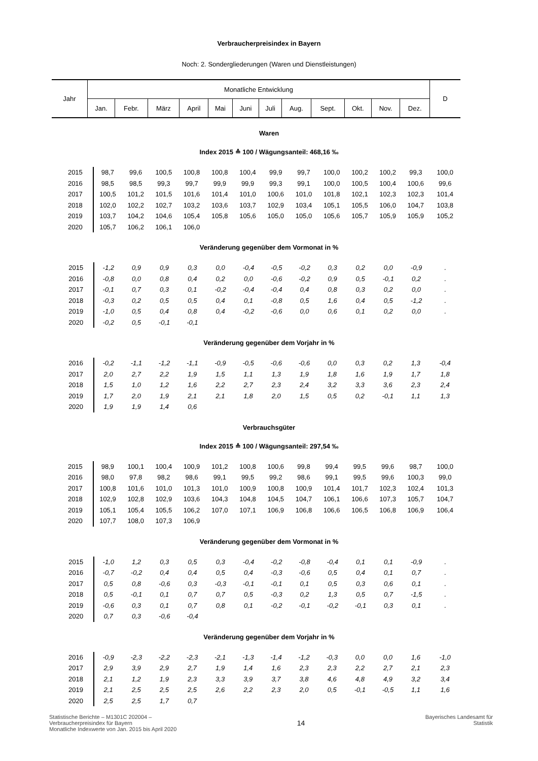Verbraucherpreisindex in Bayern
Noch: 2. Sondergliederungen (Waren und Dienstleistungen)
| Jahr | Monatliche Entwicklung | | | | | | | | | | | | D |
| | Jan. | Febr. | März | April | Mai | Juni | Juli | Aug. | Sept. | Okt. | Nov. | Dez. | |
Waren
Index 2015 ≙ 100 / Wägungsanteil: 468,16 ‰
| 2015 | 98,7 | 99,6 | 100,5 | 100,8 | 100,8 | 100,4 | 99,9 | 99,7 | 100,0 | 100,2 | 100,2 | 99,3 | 100,0 |
| 2016 | 98,5 | 98,5 | 99,3 | 99,7 | 99,9 | 99,9 | 99,3 | 99,1 | 100,0 | 100,5 | 100,4 | 100,6 | 99,6 |
| 2017 | 100,5 | 101,2 | 101,5 | 101,6 | 101,4 | 101,0 | 100,6 | 101,0 | 101,8 | 102,1 | 102,3 | 102,3 | 101,4 |
| 2018 | 102,0 | 102,2 | 102,7 | 103,2 | 103,6 | 103,7 | 102,9 | 103,4 | 105,1 | 105,5 | 106,0 | 104,7 | 103,8 |
| 2019 | 103,7 | 104,2 | 104,6 | 105,4 | 105,8 | 105,6 | 105,0 | 105,0 | 105,6 | 105,7 | 105,9 | 105,9 | 105,2 |
| 2020 | 105,7 | 106,2 | 106,1 | 106,0 | | | | | | | | | |
Veränderung gegenüber dem Vormonat in %
| 2015 | -1,2 | 0,9 | 0,9 | 0,3 | 0,0 | -0,4 | -0,5 | -0,2 | 0,3 | 0,2 | 0,0 | -0,9 | . |
| 2016 | -0,8 | 0,0 | 0,8 | 0,4 | 0,2 | 0,0 | -0,6 | -0,2 | 0,9 | 0,5 | -0,1 | 0,2 | . |
| 2017 | -0,1 | 0,7 | 0,3 | 0,1 | -0,2 | -0,4 | -0,4 | 0,4 | 0,8 | 0,3 | 0,2 | 0,0 | . |
| 2018 | -0,3 | 0,2 | 0,5 | 0,5 | 0,4 | 0,1 | -0,8 | 0,5 | 1,6 | 0,4 | 0,5 | -1,2 | . |
| 2019 | -1,0 | 0,5 | 0,4 | 0,8 | 0,4 | -0,2 | -0,6 | 0,0 | 0,6 | 0,1 | 0,2 | 0,0 | . |
| 2020 | -0,2 | 0,5 | -0,1 | -0,1 | | | | | | | | | |
Veränderung gegenüber dem Vorjahr in %
| 2016 | -0,2 | -1,1 | -1,2 | -1,1 | -0,9 | -0,5 | -0,6 | -0,6 | 0,0 | 0,3 | 0,2 | 1,3 | -0,4 |
| 2017 | 2,0 | 2,7 | 2,2 | 1,9 | 1,5 | 1,1 | 1,3 | 1,9 | 1,8 | 1,6 | 1,9 | 1,7 | 1,8 |
| 2018 | 1,5 | 1,0 | 1,2 | 1,6 | 2,2 | 2,7 | 2,3 | 2,4 | 3,2 | 3,3 | 3,6 | 2,3 | 2,4 |
| 2019 | 1,7 | 2,0 | 1,9 | 2,1 | 2,1 | 1,8 | 2,0 | 1,5 | 0,5 | 0,2 | -0,1 | 1,1 | 1,3 |
| 2020 | 1,9 | 1,9 | 1,4 | 0,6 | | | | | | | | | |
Verbrauchsgüter
Index 2015 ≙ 100 / Wägungsanteil: 297,54 ‰
| 2015 | 98,9 | 100,1 | 100,4 | 100,9 | 101,2 | 100,8 | 100,6 | 99,8 | 99,4 | 99,5 | 99,6 | 98,7 | 100,0 |
| 2016 | 98,0 | 97,8 | 98,2 | 98,6 | 99,1 | 99,5 | 99,2 | 98,6 | 99,1 | 99,5 | 99,6 | 100,3 | 99,0 |
| 2017 | 100,8 | 101,6 | 101,0 | 101,3 | 101,0 | 100,9 | 100,8 | 100,9 | 101,4 | 101,7 | 102,3 | 102,4 | 101,3 |
| 2018 | 102,9 | 102,8 | 102,9 | 103,6 | 104,3 | 104,8 | 104,5 | 104,7 | 106,1 | 106,6 | 107,3 | 105,7 | 104,7 |
| 2019 | 105,1 | 105,4 | 105,5 | 106,2 | 107,0 | 107,1 | 106,9 | 106,8 | 106,6 | 106,5 | 106,8 | 106,9 | 106,4 |
| 2020 | 107,7 | 108,0 | 107,3 | 106,9 | | | | | | | | | |
Veränderung gegenüber dem Vormonat in %
| 2015 | -1,0 | 1,2 | 0,3 | 0,5 | 0,3 | -0,4 | -0,2 | -0,8 | -0,4 | 0,1 | 0,1 | -0,9 | . |
| 2016 | -0,7 | -0,2 | 0,4 | 0,4 | 0,5 | 0,4 | -0,3 | -0,6 | 0,5 | 0,4 | 0,1 | 0,7 | . |
| 2017 | 0,5 | 0,8 | -0,6 | 0,3 | -0,3 | -0,1 | -0,1 | 0,1 | 0,5 | 0,3 | 0,6 | 0,1 | . |
| 2018 | 0,5 | -0,1 | 0,1 | 0,7 | 0,7 | 0,5 | -0,3 | 0,2 | 1,3 | 0,5 | 0,7 | -1,5 | . |
| 2019 | -0,6 | 0,3 | 0,1 | 0,7 | 0,8 | 0,1 | -0,2 | -0,1 | -0,2 | -0,1 | 0,3 | 0,1 | . |
| 2020 | 0,7 | 0,3 | -0,6 | -0,4 | | | | | | | | | |
Veränderung gegenüber dem Vorjahr in %
| 2016 | -0,9 | -2,3 | -2,2 | -2,3 | -2,1 | -1,3 | -1,4 | -1,2 | -0,3 | 0,0 | 0,0 | 1,6 | -1,0 |
| 2017 | 2,9 | 3,9 | 2,9 | 2,7 | 1,9 | 1,4 | 1,6 | 2,3 | 2,3 | 2,2 | 2,7 | 2,1 | 2,3 |
| 2018 | 2,1 | 1,2 | 1,9 | 2,3 | 3,3 | 3,9 | 3,7 | 3,8 | 4,6 | 4,8 | 4,9 | 3,2 | 3,4 |
| 2019 | 2,1 | 2,5 | 2,5 | 2,5 | 2,6 | 2,2 | 2,3 | 2,0 | 0,5 | -0,1 | -0,5 | 1,1 | 1,6 |
| 2020 | 2,5 | 2,5 | 1,7 | 0,7 | | | | | | | | | |
Statistische Berichte – M1301C 202004 –
Verbraucherpreisindex für Bayern
Monatliche Indexwerte von Jan. 2015 bis April 2020
14
Bayerisches Landesamt für
Statistik